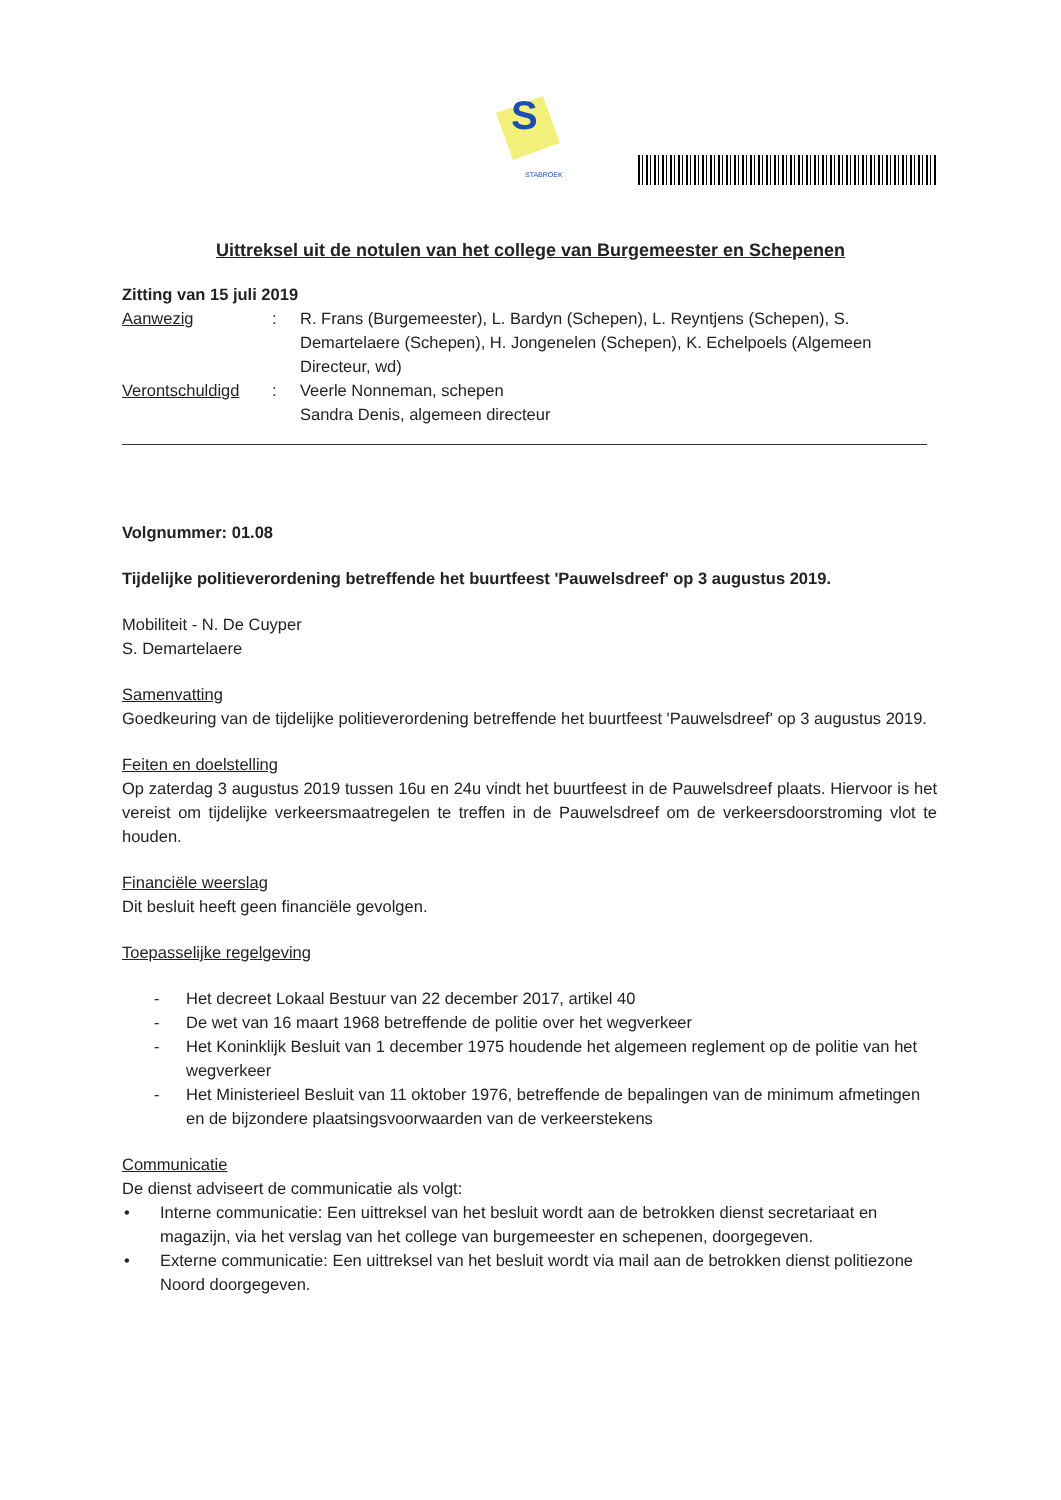S
STABROEK
Uittreksel uit de notulen van het college van Burgemeester en Schepenen
Zitting van 15 juli 2019
Aanwezig : R. Frans (Burgemeester), L. Bardyn (Schepen), L. Reyntjens (Schepen), S. Demartelaere (Schepen), H. Jongenelen (Schepen), K. Echelpoels (Algemeen Directeur, wd)
Verontschuldigd : Veerle Nonneman, schepen
Sandra Denis, algemeen directeur
Volgnummer: 01.08
Tijdelijke politieverordening betreffende het buurtfeest 'Pauwelsdreef' op 3 augustus 2019.
Mobiliteit - N. De Cuyper
S. Demartelaere
Samenvatting
Goedkeuring van de tijdelijke politieverordening betreffende het buurtfeest 'Pauwelsdreef' op 3 augustus 2019.
Feiten en doelstelling
Op zaterdag 3 augustus 2019 tussen 16u en 24u vindt het buurtfeest in de Pauwelsdreef plaats. Hiervoor is het vereist om tijdelijke verkeersmaatregelen te treffen in de Pauwelsdreef om de verkeersdoorstroming vlot te houden.
Financiële weerslag
Dit besluit heeft geen financiële gevolgen.
Toepasselijke regelgeving
- Het decreet Lokaal Bestuur van 22 december 2017, artikel 40
- De wet van 16 maart 1968 betreffende de politie over het wegverkeer
- Het Koninklijk Besluit van 1 december 1975 houdende het algemeen reglement op de politie van het wegverkeer
- Het Ministerieel Besluit van 11 oktober 1976, betreffende de bepalingen van de minimum afmetingen en de bijzondere plaatsingsvoorwaarden van de verkeerstekens
Communicatie
De dienst adviseert de communicatie als volgt:
• Interne communicatie: Een uittreksel van het besluit wordt aan de betrokken dienst secretariaat en magazijn, via het verslag van het college van burgemeester en schepenen, doorgegeven.
• Externe communicatie: Een uittreksel van het besluit wordt via mail aan de betrokken dienst politiezone Noord doorgegeven.